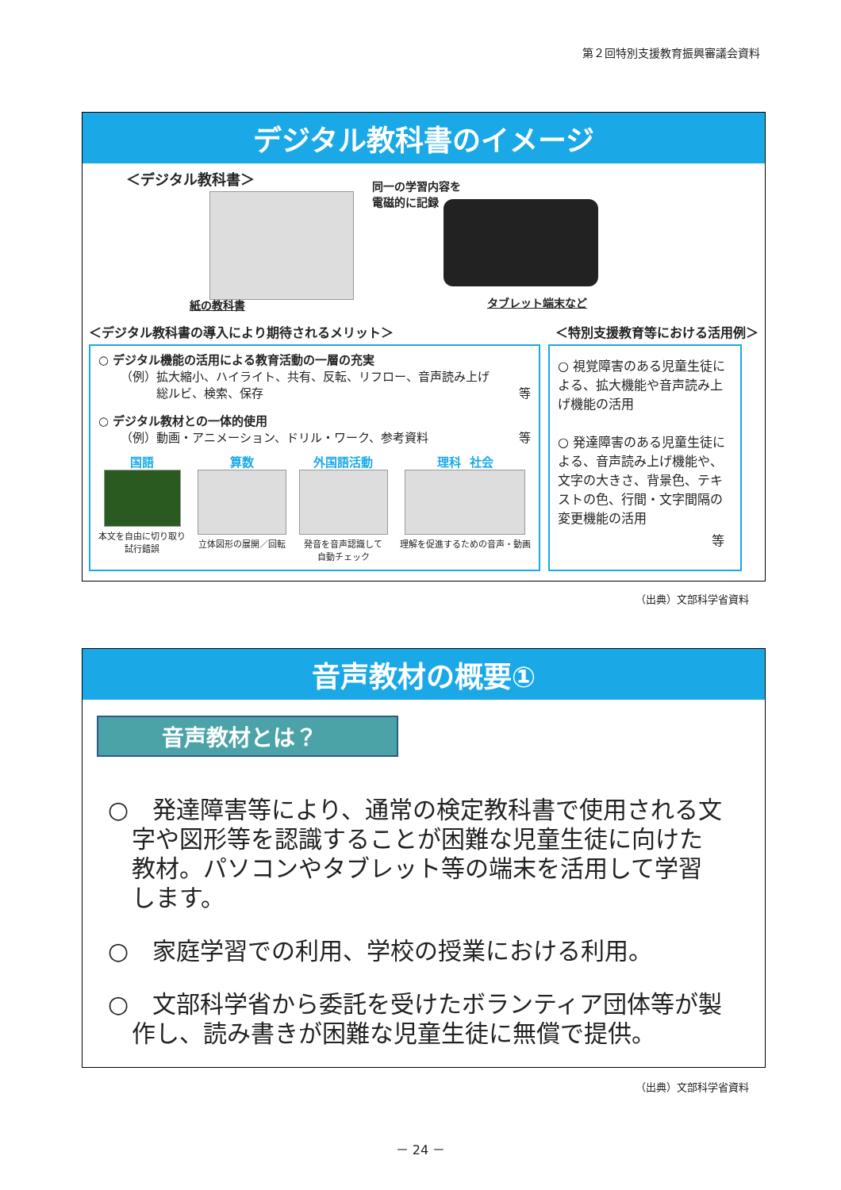第２回特別支援教育振興審議会資料
デジタル教科書のイメージ
＜デジタル教科書＞
紙の教科書
同一の学習内容を
電磁的に記録
タブレット端末など
＜デジタル教科書の導入により期待されるメリット＞ ＜特別支援教育等における活用例＞
○ デジタル機能の活用による教育活動の一層の充実
（例）拡大縮小、ハイライト、共有、反転、リフロー、音声読み上げ
　　　総ルビ、検索、保存 等
○ デジタル教材との一体的使用
（例）動画・アニメーション、ドリル・ワーク、参考資料 等
国語
本文を自由に切り取り
試行錯誤
算数
立体図形の展開／回転
外国語活動
発音を音声認識して
自動チェック
理科　社会
理解を促進するための音声・動画
○ 視覚障害のある児童生徒による、拡大機能や音声読み上げ機能の活用
○ 発達障害のある児童生徒による、音声読み上げ機能や、文字の大きさ、背景色、テキストの色、行間・文字間隔の変更機能の活用
等
（出典）文部科学省資料
音声教材の概要①
音声教材とは？
○　発達障害等により、通常の検定教科書で使用される文字や図形等を認識することが困難な児童生徒に向けた教材。パソコンやタブレット等の端末を活用して学習します。
○　家庭学習での利用、学校の授業における利用。
○　文部科学省から委託を受けたボランティア団体等が製作し、読み書きが困難な児童生徒に無償で提供。
（出典）文部科学省資料
－ 24 －